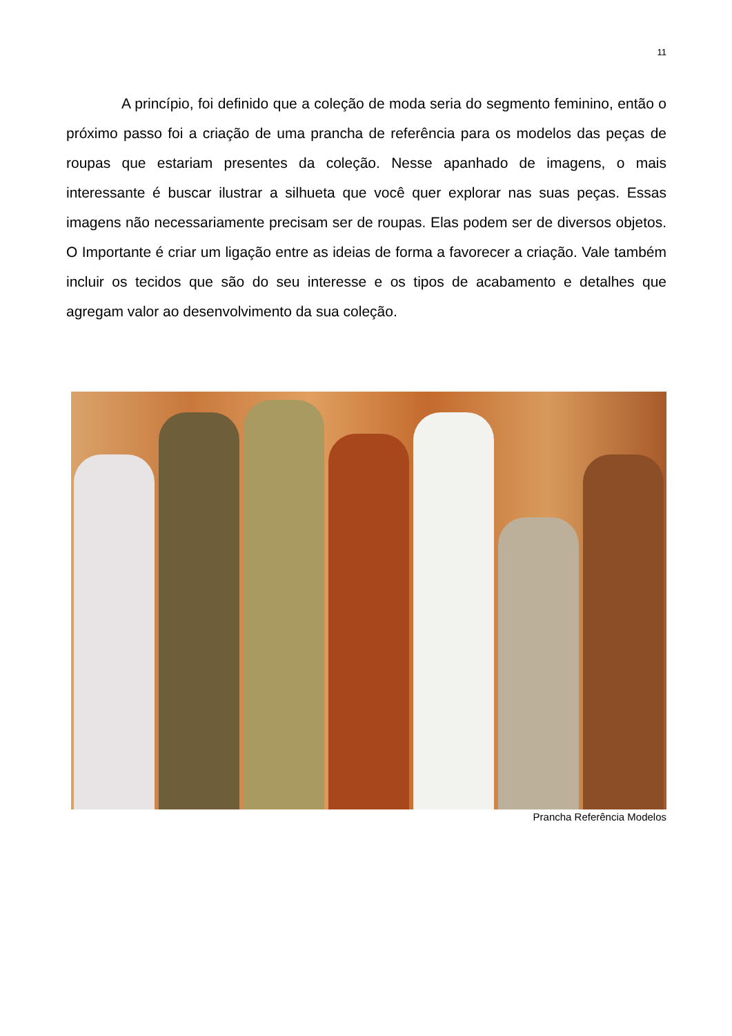11
A princípio, foi definido que a coleção de moda seria do segmento feminino, então o próximo passo foi a criação de uma prancha de referência para os modelos das peças de roupas que estariam presentes da coleção. Nesse apanhado de imagens, o mais interessante é buscar ilustrar a silhueta que você quer explorar nas suas peças. Essas imagens não necessariamente precisam ser de roupas. Elas podem ser de diversos objetos. O Importante é criar um ligação entre as ideias de forma a favorecer a criação. Vale também incluir os tecidos que são do seu interesse e os tipos de acabamento e detalhes que agregam valor ao desenvolvimento da sua coleção.
Prancha Referência Modelos